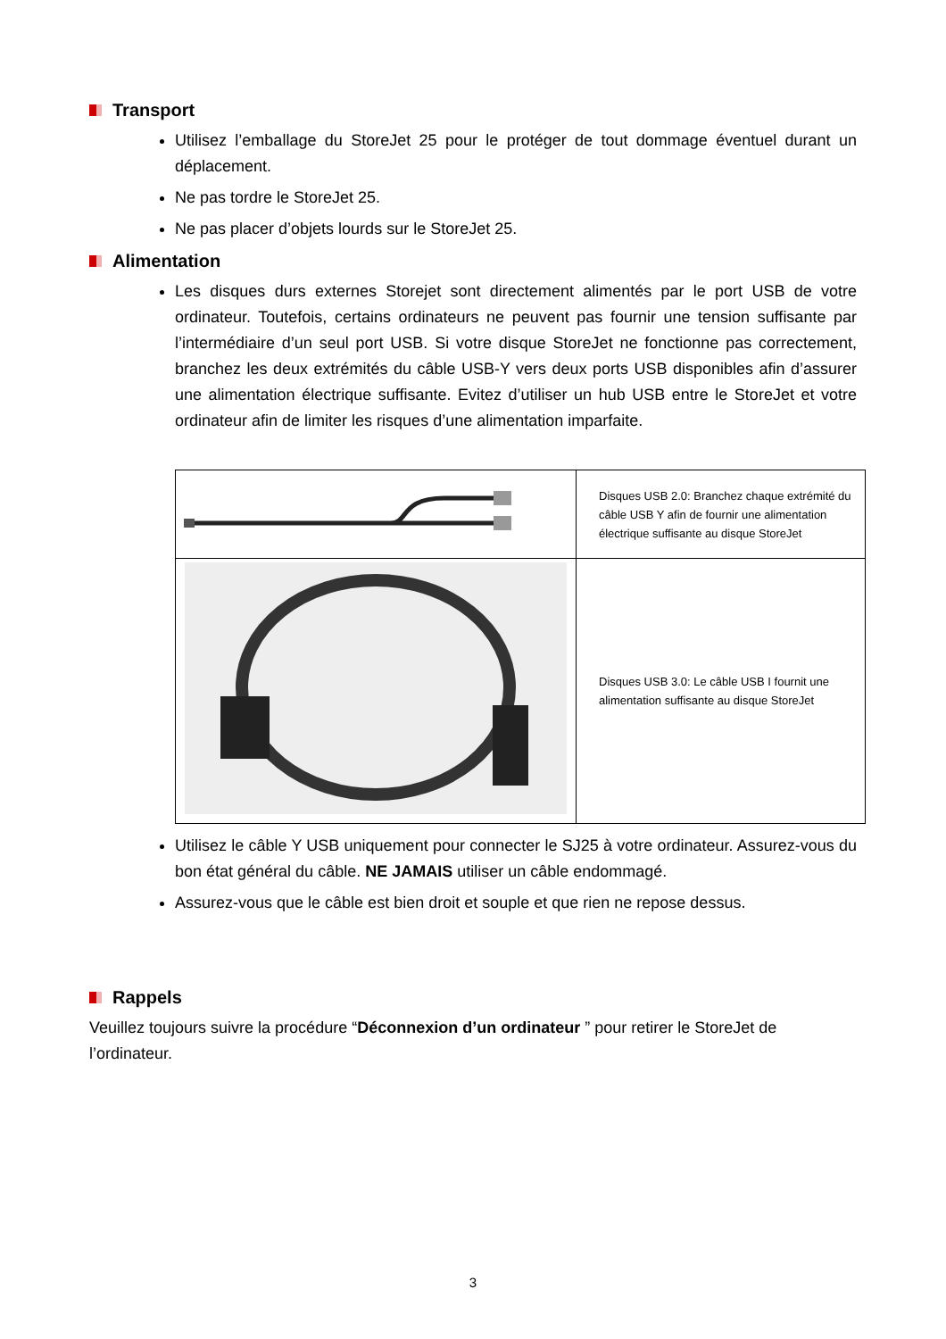Transport
Utilisez l’emballage du StoreJet 25 pour le protéger de tout dommage éventuel durant un déplacement.
Ne pas tordre le StoreJet 25.
Ne pas placer d’objets lourds sur le StoreJet 25.
Alimentation
Les disques durs externes Storejet sont directement alimentés par le port USB de votre ordinateur. Toutefois, certains ordinateurs ne peuvent pas fournir une tension suffisante par l’intermédiaire d’un seul port USB. Si votre disque StoreJet ne fonctionne pas correctement, branchez les deux extrémités du câble USB-Y vers deux ports USB disponibles afin d’assurer une alimentation électrique suffisante. Evitez d’utiliser un hub USB entre le StoreJet et votre ordinateur afin de limiter les risques d’une alimentation imparfaite.
| | Disques USB 2.0: Branchez chaque extrémité du câble USB Y afin de fournir une alimentation électrique suffisante au disque StoreJet |
| | Disques USB 3.0: Le câble USB I fournit une alimentation suffisante au disque StoreJet |
Utilisez le câble Y USB uniquement pour connecter le SJ25 à votre ordinateur. Assurez-vous du bon état général du câble. NE JAMAIS utiliser un câble endommagé.
Assurez-vous que le câble est bien droit et souple et que rien ne repose dessus.
Rappels
Veuillez toujours suivre la procédure “Déconnexion d’un ordinateur ” pour retirer le StoreJet de l’ordinateur.
3